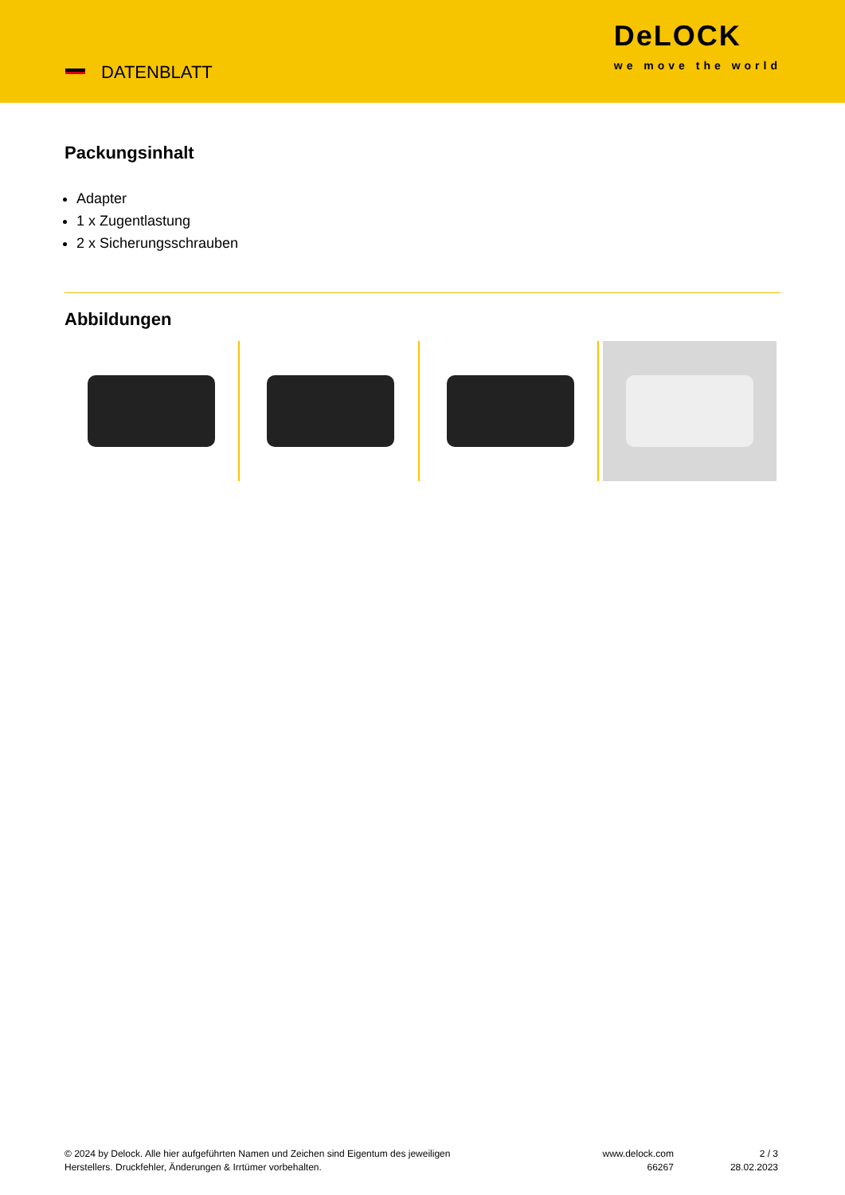DATENBLATT
DeLOCK
we move the world
Packungsinhalt
Adapter
1 x Zugentlastung
2 x Sicherungsschrauben
Abbildungen
© 2024 by Delock. Alle hier aufgeführten Namen und Zeichen sind Eigentum des jeweiligen
Herstellers. Druckfehler, Änderungen & Irrtümer vorbehalten.
www.delock.com
66267
2 / 3
28.02.2023